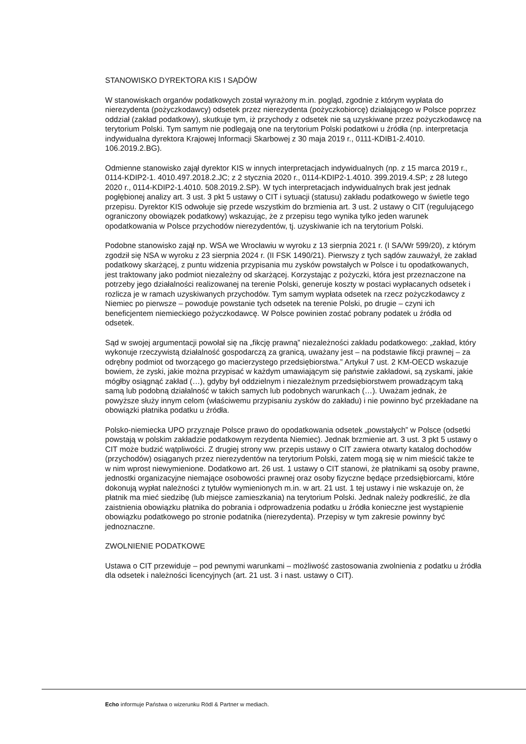STANOWISKO DYREKTORA KIS I SĄDÓW
W stanowiskach organów podatkowych został wyrażony m.in. pogląd, zgodnie z którym wypłata do nierezydenta (pożyczkodawcy) odsetek przez nierezydenta (pożyczkobiorcę) działającego w Polsce poprzez oddział (zakład podatkowy), skutkuje tym, iż przychody z odsetek nie są uzyskiwane przez pożyczkodawcę na terytorium Polski. Tym samym nie podlegają one na terytorium Polski podatkowi u źródła (np. interpretacja indywidualna dyrektora Krajowej Informacji Skarbowej z 30 maja 2019 r., 0111-KDIB1-2.4010. 106.2019.2.BG).
Odmienne stanowisko zajął dyrektor KIS w innych interpretacjach indywidualnych (np. z 15 marca 2019 r., 0114-KDIP2-1. 4010.497.2018.2.JC; z 2 stycznia 2020 r., 0114-KDIP2-1.4010. 399.2019.4.SP; z 28 lutego 2020 r., 0114-KDIP2-1.4010. 508.2019.2.SP). W tych interpretacjach indywidualnych brak jest jednak pogłębionej analizy art. 3 ust. 3 pkt 5 ustawy o CIT i sytuacji (statusu) zakładu podatkowego w świetle tego przepisu. Dyrektor KIS odwołuje się przede wszystkim do brzmienia art. 3 ust. 2 ustawy o CIT (regulującego ograniczony obowiązek podatkowy) wskazując, że z przepisu tego wynika tylko jeden warunek opodatkowania w Polsce przychodów nierezydentów, tj. uzyskiwanie ich na terytorium Polski.
Podobne stanowisko zajął np. WSA we Wrocławiu w wyroku z 13 sierpnia 2021 r. (I SA/Wr 599/20), z którym zgodził się NSA w wyroku z 23 sierpnia 2024 r. (II FSK 1490/21). Pierwszy z tych sądów zauważył, że zakład podatkowy skarżącej, z puntu widzenia przypisania mu zysków powstałych w Polsce i tu opodatkowanych, jest traktowany jako podmiot niezależny od skarżącej. Korzystając z pożyczki, która jest przeznaczone na potrzeby jego działalności realizowanej na terenie Polski, generuje koszty w postaci wypłacanych odsetek i rozlicza je w ramach uzyskiwanych przychodów. Tym samym wypłata odsetek na rzecz pożyczkodawcy z Niemiec po pierwsze – powoduje powstanie tych odsetek na terenie Polski, po drugie – czyni ich beneficjentem niemieckiego pożyczkodawcę. W Polsce powinien zostać pobrany podatek u źródła od odsetek.
Sąd w swojej argumentacji powołał się na „fikcję prawną” niezależności zakładu podatkowego: „zakład, który wykonuje rzeczywistą działalność gospodarczą za granicą, uważany jest – na podstawie fikcji prawnej – za odrębny podmiot od tworzącego go macierzystego przedsiębiorstwa.” Artykuł 7 ust. 2 KM-OECD wskazuje bowiem, że zyski, jakie można przypisać w każdym umawiającym się państwie zakładowi, są zyskami, jakie mógłby osiągnąć zakład (…), gdyby był oddzielnym i niezależnym przedsiębiorstwem prowadzącym taką samą lub podobną działalność w takich samych lub podobnych warunkach (…). Uważam jednak, że powyższe służy innym celom (właściwemu przypisaniu zysków do zakładu) i nie powinno być przekładane na obowiązki płatnika podatku u źródła.
Polsko-niemiecka UPO przyznaje Polsce prawo do opodatkowania odsetek „powstałych” w Polsce (odsetki powstają w polskim zakładzie podatkowym rezydenta Niemiec). Jednak brzmienie art. 3 ust. 3 pkt 5 ustawy o CIT może budzić wątpliwości. Z drugiej strony ww. przepis ustawy o CIT zawiera otwarty katalog dochodów (przychodów) osiąganych przez nierezydentów na terytorium Polski, zatem mogą się w nim mieścić także te w nim wprost niewymienione. Dodatkowo art. 26 ust. 1 ustawy o CIT stanowi, że płatnikami są osoby prawne, jednostki organizacyjne niemające osobowości prawnej oraz osoby fizyczne będące przedsiębiorcami, które dokonują wypłat należności z tytułów wymienionych m.in. w art. 21 ust. 1 tej ustawy i nie wskazuje on, że płatnik ma mieć siedzibę (lub miejsce zamieszkania) na terytorium Polski. Jednak należy podkreślić, że dla zaistnienia obowiązku płatnika do pobrania i odprowadzenia podatku u źródła konieczne jest wystąpienie obowiązku podatkowego po stronie podatnika (nierezydenta). Przepisy w tym zakresie powinny być jednoznaczne.
ZWOLNIENIE PODATKOWE
Ustawa o CIT przewiduje – pod pewnymi warunkami – możliwość zastosowania zwolnienia z podatku u źródła dla odsetek i należności licencyjnych (art. 21 ust. 3 i nast. ustawy o CIT).
Echo informuje Państwa o wizerunku Rödl & Partner w mediach.